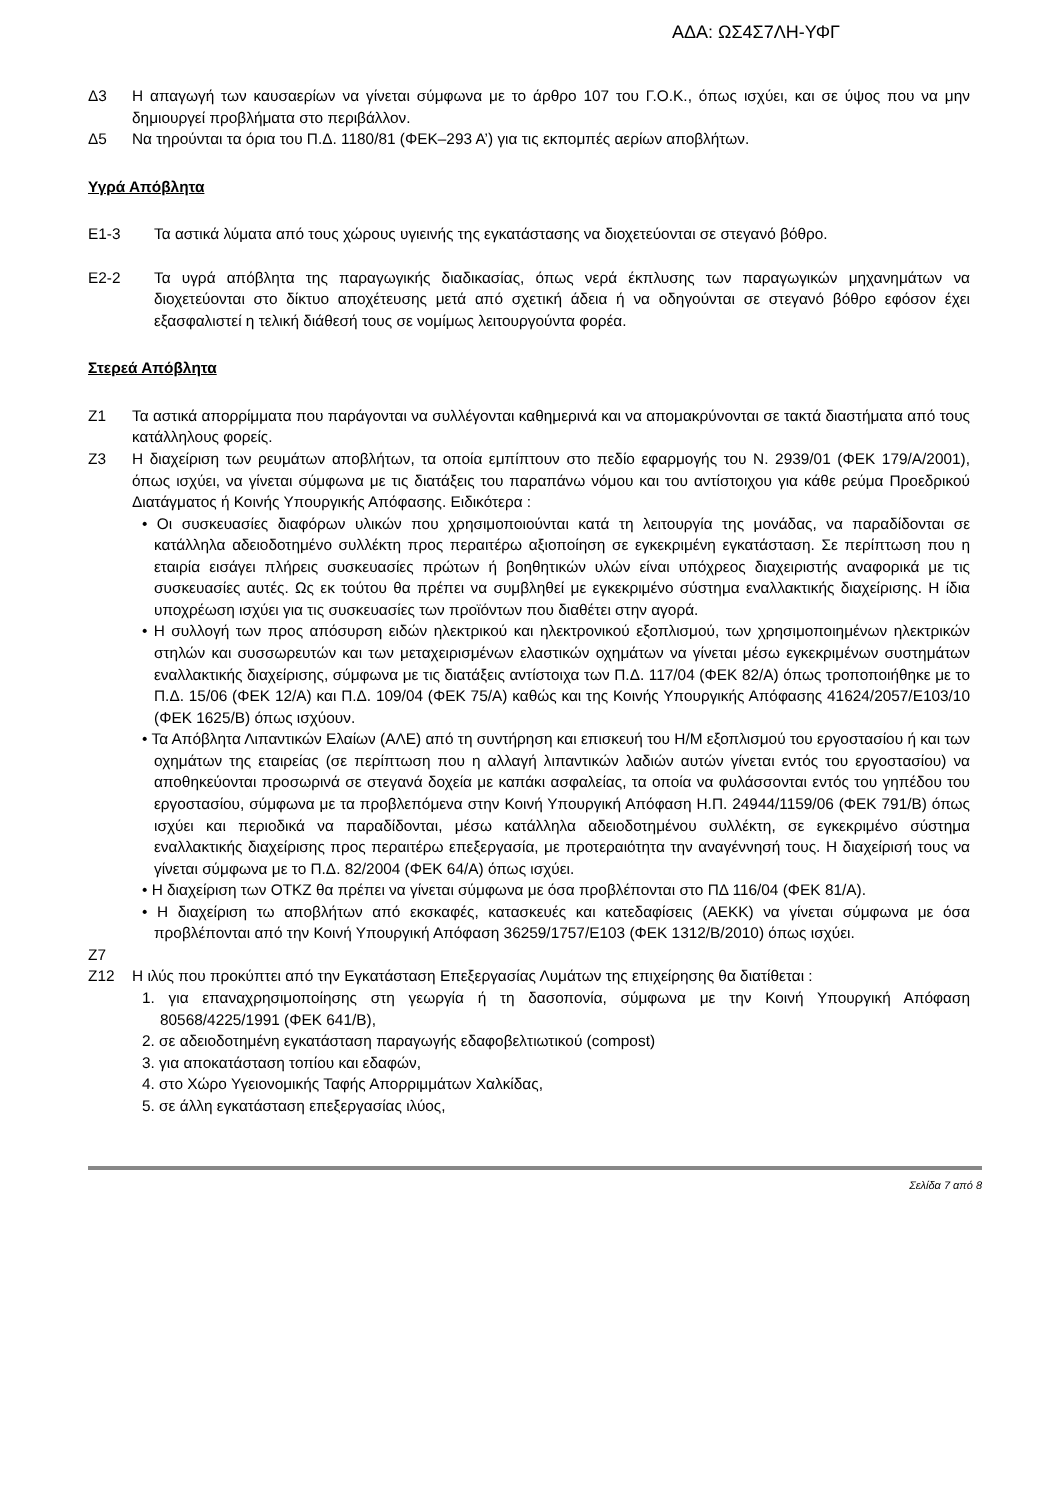ΑΔΑ: ΩΣ4Σ7ΛΗ-ΥΦΓ
Δ3 Η απαγωγή των καυσαερίων να γίνεται σύμφωνα με το άρθρο 107 του Γ.Ο.Κ., όπως ισχύει, και σε ύψος που να μην δημιουργεί προβλήματα στο περιβάλλον.
Δ5 Να τηρούνται τα όρια του Π.Δ. 1180/81 (ΦΕΚ–293 Α’) για τις εκπομπές αερίων αποβλήτων.
Υγρά Απόβλητα
Ε1-3 Τα αστικά λύματα από τους χώρους υγιεινής της εγκατάστασης να διοχετεύονται σε στεγανό βόθρο.
Ε2-2 Τα υγρά απόβλητα της παραγωγικής διαδικασίας, όπως νερά έκπλυσης των παραγωγικών μηχανημάτων να διοχετεύονται στο δίκτυο αποχέτευσης μετά από σχετική άδεια ή να οδηγούνται σε στεγανό βόθρο εφόσον έχει εξασφαλιστεί η τελική διάθεσή τους σε νομίμως λειτουργούντα φορέα.
Στερεά Απόβλητα
Ζ1 Τα αστικά απορρίμματα που παράγονται να συλλέγονται καθημερινά και να απομακρύνονται σε τακτά διαστήματα από τους κατάλληλους φορείς.
Ζ3 Η διαχείριση των ρευμάτων αποβλήτων, τα οποία εμπίπτουν στο πεδίο εφαρμογής του Ν. 2939/01 (ΦΕΚ 179/Α/2001), όπως ισχύει, να γίνεται σύμφωνα με τις διατάξεις του παραπάνω νόμου και του αντίστοιχου για κάθε ρεύμα Προεδρικού Διατάγματος ή Κοινής Υπουργικής Απόφασης. Ειδικότερα :
• Οι συσκευασίες διαφόρων υλικών που χρησιμοποιούνται κατά τη λειτουργία της μονάδας, να παραδίδονται σε κατάλληλα αδειοδοτημένο συλλέκτη προς περαιτέρω αξιοποίηση σε εγκεκριμένη εγκατάσταση. Σε περίπτωση που η εταιρία εισάγει πλήρεις συσκευασίες πρώτων ή βοηθητικών υλών είναι υπόχρεος διαχειριστής αναφορικά με τις συσκευασίες αυτές. Ως εκ τούτου θα πρέπει να συμβληθεί με εγκεκριμένο σύστημα εναλλακτικής διαχείρισης. Η ίδια υποχρέωση ισχύει για τις συσκευασίες των προϊόντων που διαθέτει στην αγορά.
• Η συλλογή των προς απόσυρση ειδών ηλεκτρικού και ηλεκτρονικού εξοπλισμού, των χρησιμοποιημένων ηλεκτρικών στηλών και συσσωρευτών και των μεταχειρισμένων ελαστικών οχημάτων να γίνεται μέσω εγκεκριμένων συστημάτων εναλλακτικής διαχείρισης, σύμφωνα με τις διατάξεις αντίστοιχα των Π.Δ. 117/04 (ΦΕΚ 82/Α) όπως τροποποιήθηκε με το Π.Δ. 15/06 (ΦΕΚ 12/Α) και Π.Δ. 109/04 (ΦΕΚ 75/Α) καθώς και της Κοινής Υπουργικής Απόφασης 41624/2057/Ε103/10 (ΦΕΚ 1625/Β) όπως ισχύουν.
• Τα Απόβλητα Λιπαντικών Ελαίων (ΑΛΕ) από τη συντήρηση και επισκευή του Η/Μ εξοπλισμού του εργοστασίου ή και των οχημάτων της εταιρείας (σε περίπτωση που η αλλαγή λιπαντικών λαδιών αυτών γίνεται εντός του εργοστασίου) να αποθηκεύονται προσωρινά σε στεγανά δοχεία με καπάκι ασφαλείας, τα οποία να φυλάσσονται εντός του γηπέδου του εργοστασίου, σύμφωνα με τα προβλεπόμενα στην Κοινή Υπουργική Απόφαση Η.Π. 24944/1159/06 (ΦΕΚ 791/Β) όπως ισχύει και περιοδικά να παραδίδονται, μέσω κατάλληλα αδειοδοτημένου συλλέκτη, σε εγκεκριμένο σύστημα εναλλακτικής διαχείρισης προς περαιτέρω επεξεργασία, με προτεραιότητα την αναγέννησή τους. Η διαχείρισή τους να γίνεται σύμφωνα με το Π.Δ. 82/2004 (ΦΕΚ 64/Α) όπως ισχύει.
• Η διαχείριση των ΟΤΚΖ θα πρέπει να γίνεται σύμφωνα με όσα προβλέπονται στο ΠΔ 116/04 (ΦΕΚ 81/Α).
• Η διαχείριση τω αποβλήτων από εκσκαφές, κατασκευές και κατεδαφίσεις (ΑΕΚΚ) να γίνεται σύμφωνα με όσα προβλέπονται από την Κοινή Υπουργική Απόφαση 36259/1757/Ε103 (ΦΕΚ 1312/Β/2010) όπως ισχύει.
Ζ7
Ζ12 Η ιλύς που προκύπτει από την Εγκατάσταση Επεξεργασίας Λυμάτων της επιχείρησης θα διατίθεται :
1. για επαναχρησιμοποίησης στη γεωργία ή τη δασοπονία, σύμφωνα με την Κοινή Υπουργική Απόφαση 80568/4225/1991 (ΦΕΚ 641/Β),
2. σε αδειοδοτημένη εγκατάσταση παραγωγής εδαφοβελτιωτικού (compost)
3. για αποκατάσταση τοπίου και εδαφών,
4. στο Χώρο Υγειονομικής Ταφής Απορριμμάτων Χαλκίδας,
5. σε άλλη εγκατάσταση επεξεργασίας ιλύος,
Σελίδα 7 από 8